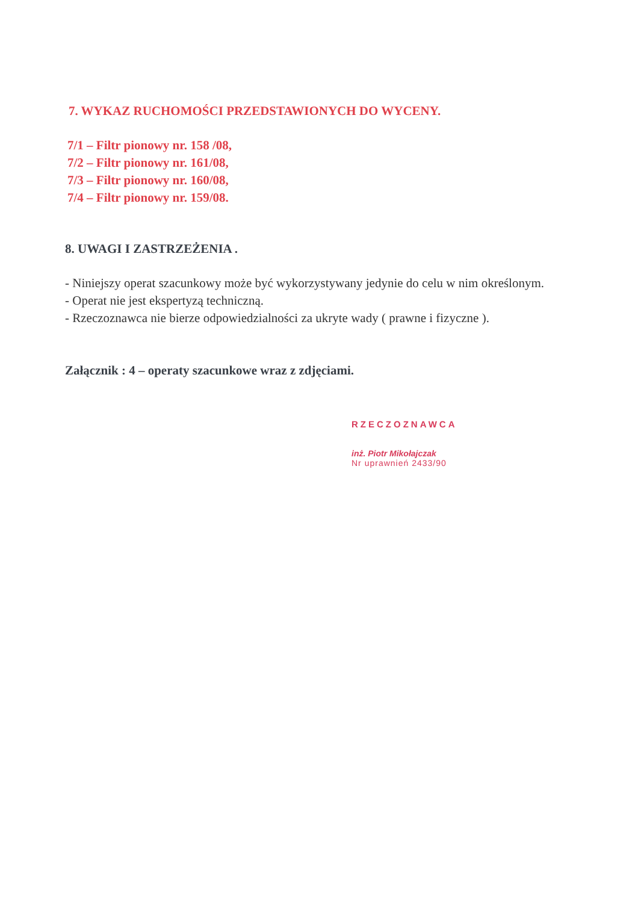7. WYKAZ RUCHOMOŚCI PRZEDSTAWIONYCH DO WYCENY.
7/1 – Filtr pionowy nr. 158 /08,
7/2 – Filtr pionowy nr. 161/08,
7/3 – Filtr pionowy nr. 160/08,
7/4 – Filtr pionowy nr. 159/08.
8. UWAGI I ZASTRZEŻENIA .
- Niniejszy operat szacunkowy może być wykorzystywany jedynie do celu w nim określonym.
- Operat nie jest ekspertyzą techniczną.
- Rzeczoznawca nie bierze odpowiedzialności za ukryte wady ( prawne i fizyczne ).
Załącznik : 4 – operaty szacunkowe wraz z zdjęciami.
RZECZOZNAWCA
inż. Piotr Mikołajczak
Nr uprawnień 2433/90